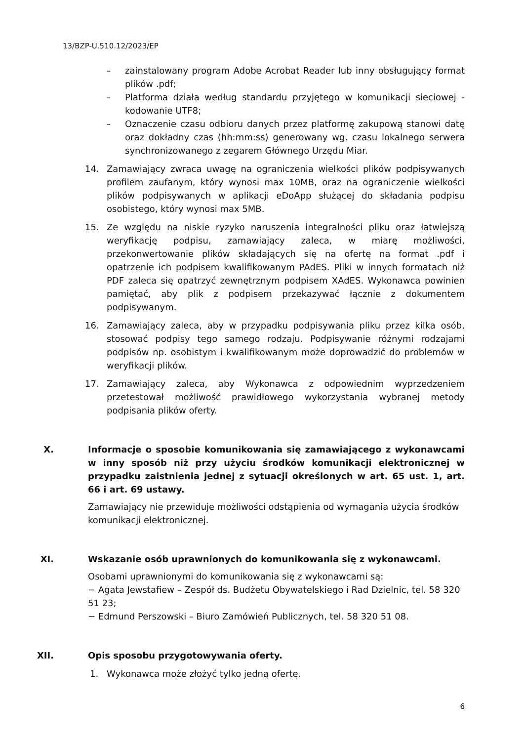13/BZP-U.510.12/2023/EP
– zainstalowany program Adobe Acrobat Reader lub inny obsługujący format plików .pdf;
– Platforma działa według standardu przyjętego w komunikacji sieciowej - kodowanie UTF8;
– Oznaczenie czasu odbioru danych przez platformę zakupową stanowi datę oraz dokładny czas (hh:mm:ss) generowany wg. czasu lokalnego serwera synchronizowanego z zegarem Głównego Urzędu Miar.
14. Zamawiający zwraca uwagę na ograniczenia wielkości plików podpisywanych profilem zaufanym, który wynosi max 10MB, oraz na ograniczenie wielkości plików podpisywanych w aplikacji eDoApp służącej do składania podpisu osobistego, który wynosi max 5MB.
15. Ze względu na niskie ryzyko naruszenia integralności pliku oraz łatwiejszą weryfikację podpisu, zamawiający zaleca, w miarę możliwości, przekonwertowanie plików składających się na ofertę na format .pdf i opatrzenie ich podpisem kwalifikowanym PAdES. Pliki w innych formatach niż PDF zaleca się opatrzyć zewnętrznym podpisem XAdES. Wykonawca powinien pamiętać, aby plik z podpisem przekazywać łącznie z dokumentem podpisywanym.
16. Zamawiający zaleca, aby w przypadku podpisywania pliku przez kilka osób, stosować podpisy tego samego rodzaju. Podpisywanie różnymi rodzajami podpisów np. osobistym i kwalifikowanym może doprowadzić do problemów w weryfikacji plików.
17. Zamawiający zaleca, aby Wykonawca z odpowiednim wyprzedzeniem przetestował możliwość prawidłowego wykorzystania wybranej metody podpisania plików oferty.
X. Informacje o sposobie komunikowania się zamawiającego z wykonawcami w inny sposób niż przy użyciu środków komunikacji elektronicznej w przypadku zaistnienia jednej z sytuacji określonych w art. 65 ust. 1, art. 66 i art. 69 ustawy.
Zamawiający nie przewiduje możliwości odstąpienia od wymagania użycia środków komunikacji elektronicznej.
XI. Wskazanie osób uprawnionych do komunikowania się z wykonawcami.
Osobami uprawnionymi do komunikowania się z wykonawcami są:
− Agata Jewstafiew – Zespół ds. Budżetu Obywatelskiego i Rad Dzielnic, tel. 58 320 51 23;
− Edmund Perszowski – Biuro Zamówień Publicznych, tel. 58 320 51 08.
XII. Opis sposobu przygotowywania oferty.
1. Wykonawca może złożyć tylko jedną ofertę.
6